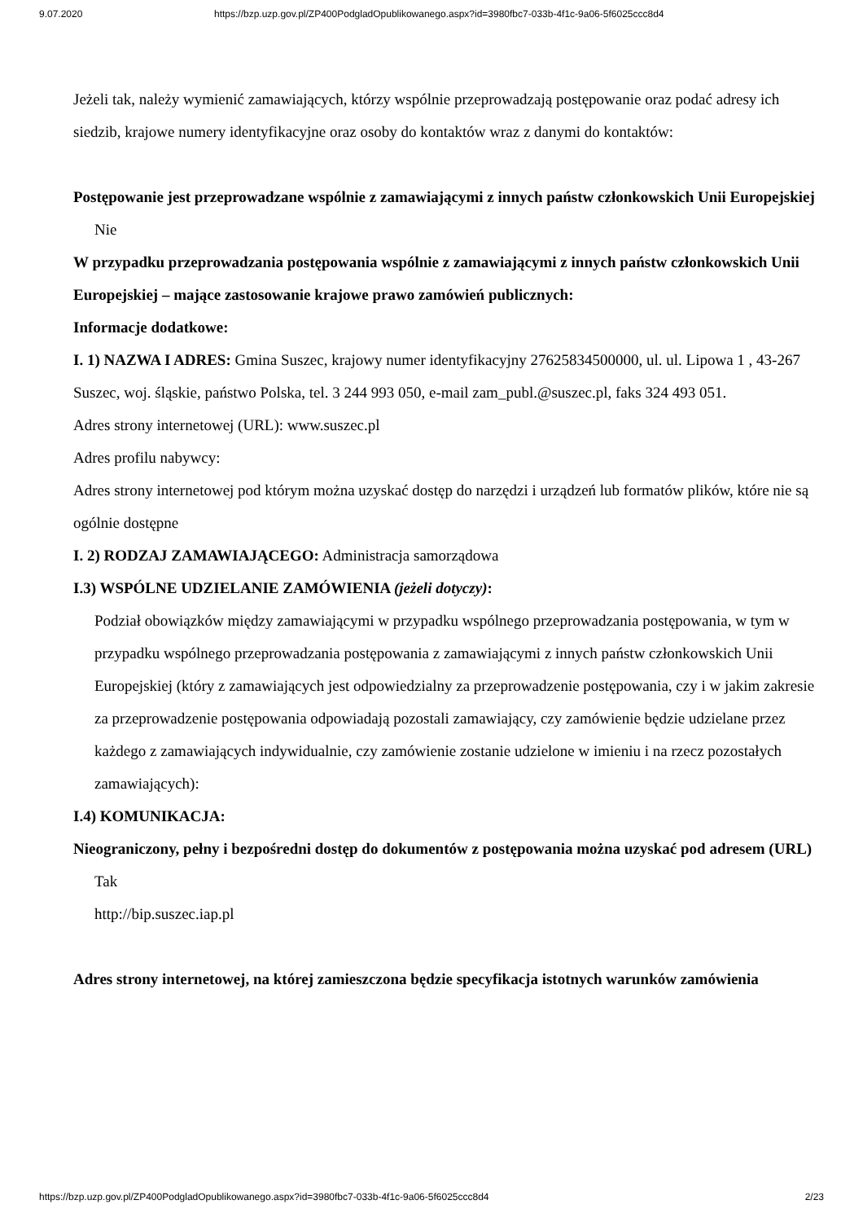9.07.2020 https://bzp.uzp.gov.pl/ZP400PodgladOpublikowanego.aspx?id=3980fbc7-033b-4f1c-9a06-5f6025ccc8d4
Jeżeli tak, należy wymienić zamawiających, którzy wspólnie przeprowadzają postępowanie oraz podać adresy ich siedzib, krajowe numery identyfikacyjne oraz osoby do kontaktów wraz z danymi do kontaktów:
Postępowanie jest przeprowadzane wspólnie z zamawiającymi z innych państw członkowskich Unii Europejskiej
Nie
W przypadku przeprowadzania postępowania wspólnie z zamawiającymi z innych państw członkowskich Unii Europejskiej – mające zastosowanie krajowe prawo zamówień publicznych:
Informacje dodatkowe:
I. 1) NAZWA I ADRES: Gmina Suszec, krajowy numer identyfikacyjny 27625834500000, ul. ul. Lipowa 1 , 43-267 Suszec, woj. śląskie, państwo Polska, tel. 3 244 993 050, e-mail zam_publ.@suszec.pl, faks 324 493 051.
Adres strony internetowej (URL): www.suszec.pl
Adres profilu nabywcy:
Adres strony internetowej pod którym można uzyskać dostęp do narzędzi i urządzeń lub formatów plików, które nie są ogólnie dostępne
I. 2) RODZAJ ZAMAWIAJĄCEGO: Administracja samorządowa
I.3) WSPÓLNE UDZIELANIE ZAMÓWIENIA (jeżeli dotyczy):
Podział obowiązków między zamawiającymi w przypadku wspólnego przeprowadzania postępowania, w tym w przypadku wspólnego przeprowadzania postępowania z zamawiającymi z innych państw członkowskich Unii Europejskiej (który z zamawiających jest odpowiedzialny za przeprowadzenie postępowania, czy i w jakim zakresie za przeprowadzenie postępowania odpowiadają pozostali zamawiający, czy zamówienie będzie udzielane przez każdego z zamawiających indywidualnie, czy zamówienie zostanie udzielone w imieniu i na rzecz pozostałych zamawiających):
I.4) KOMUNIKACJA:
Nieograniczony, pełny i bezpośredni dostęp do dokumentów z postępowania można uzyskać pod adresem (URL)
Tak
http://bip.suszec.iap.pl
Adres strony internetowej, na której zamieszczona będzie specyfikacja istotnych warunków zamówienia
https://bzp.uzp.gov.pl/ZP400PodgladOpublikowanego.aspx?id=3980fbc7-033b-4f1c-9a06-5f6025ccc8d4 2/23